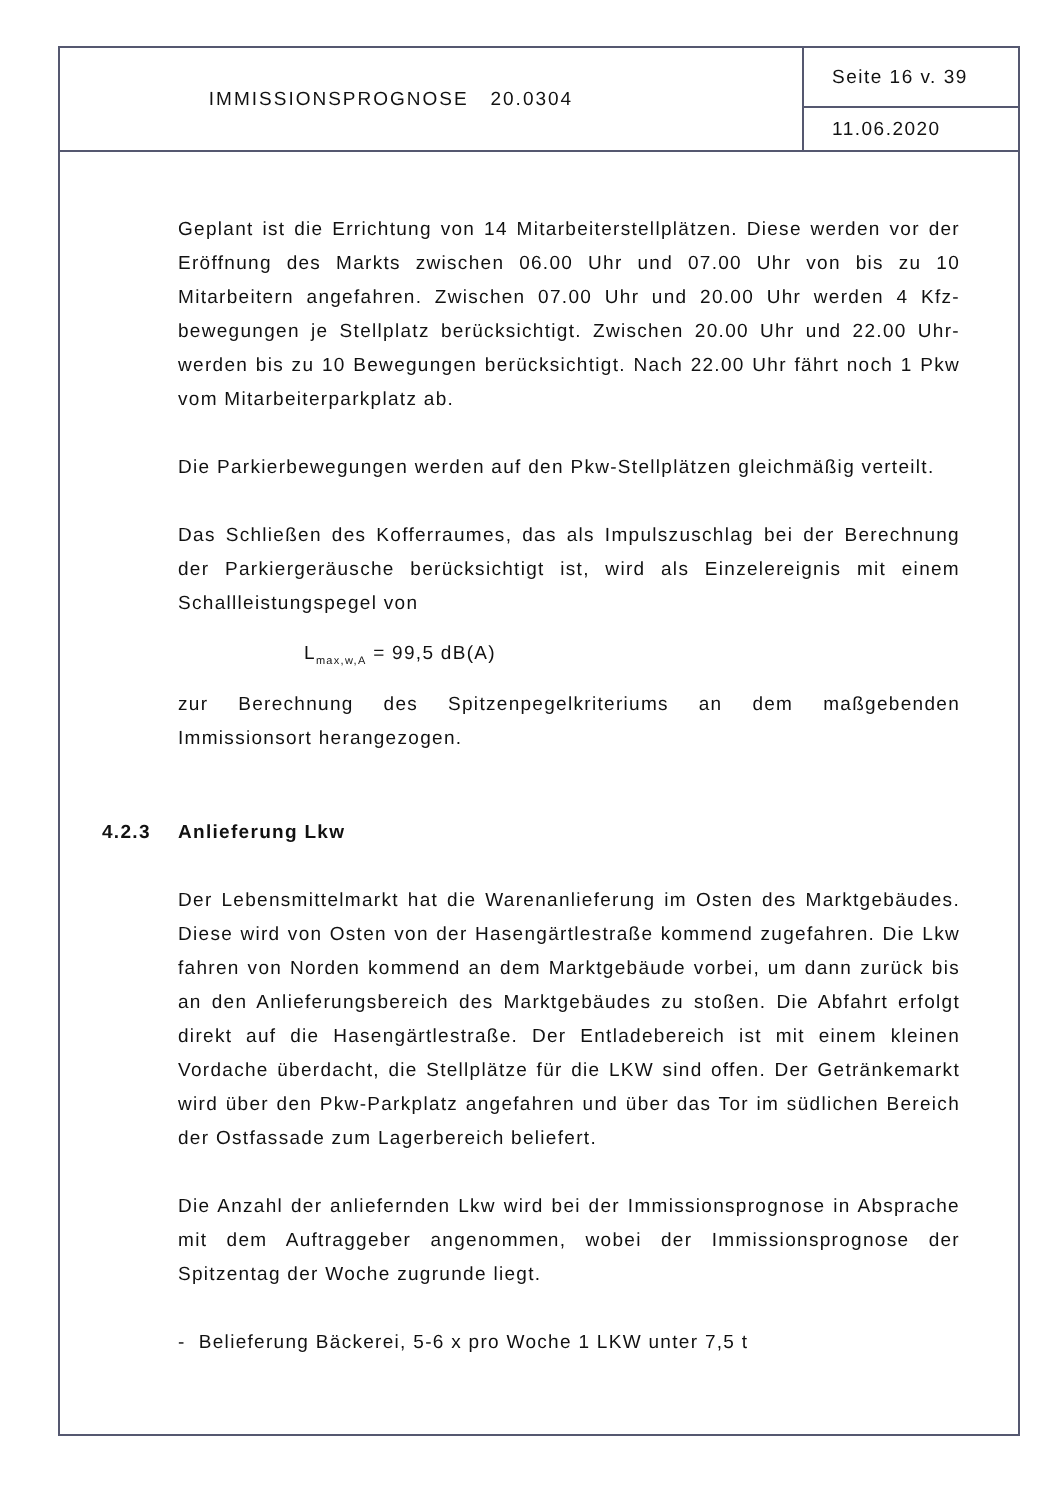IMMISSIONSPROGNOSE 20.0304
Seite 16 v. 39
11.06.2020
Geplant ist die Errichtung von 14 Mitarbeiterstellplätzen. Diese werden vor der Eröffnung des Markts zwischen 06.00 Uhr und 07.00 Uhr von bis zu 10 Mitarbeitern angefahren. Zwischen 07.00 Uhr und 20.00 Uhr werden 4 Kfz-bewegungen je Stellplatz berücksichtigt. Zwischen 20.00 Uhr und 22.00 Uhr-werden bis zu 10 Bewegungen berücksichtigt. Nach 22.00 Uhr fährt noch 1 Pkw vom Mitarbeiterparkplatz ab.
Die Parkierbewegungen werden auf den Pkw-Stellplätzen gleichmäßig verteilt.
Das Schließen des Kofferraumes, das als Impulszuschlag bei der Berechnung der Parkiergeräusche berücksichtigt ist, wird als Einzelereignis mit einem Schallleistungspegel von
L<sub>max,w,A</sub> = 99,5 dB(A)
zur Berechnung des Spitzenpegelkriteriums an dem maßgebenden Immissionsort herangezogen.
4.2.3 Anlieferung Lkw
Der Lebensmittelmarkt hat die Warenanlieferung im Osten des Marktgebäudes. Diese wird von Osten von der Hasengärtlestraße kommend zugefahren. Die Lkw fahren von Norden kommend an dem Marktgebäude vorbei, um dann zurück bis an den Anlieferungsbereich des Marktgebäudes zu stoßen. Die Abfahrt erfolgt direkt auf die Hasengärtlestraße. Der Entladebereich ist mit einem kleinen Vordache überdacht, die Stellplätze für die LKW sind offen. Der Getränkemarkt wird über den Pkw-Parkplatz angefahren und über das Tor im südlichen Bereich der Ostfassade zum Lagerbereich beliefert.
Die Anzahl der anliefernden Lkw wird bei der Immissionsprognose in Absprache mit dem Auftraggeber angenommen, wobei der Immissionsprognose der Spitzentag der Woche zugrunde liegt.
- Belieferung Bäckerei, 5-6 x pro Woche 1 LKW unter 7,5 t